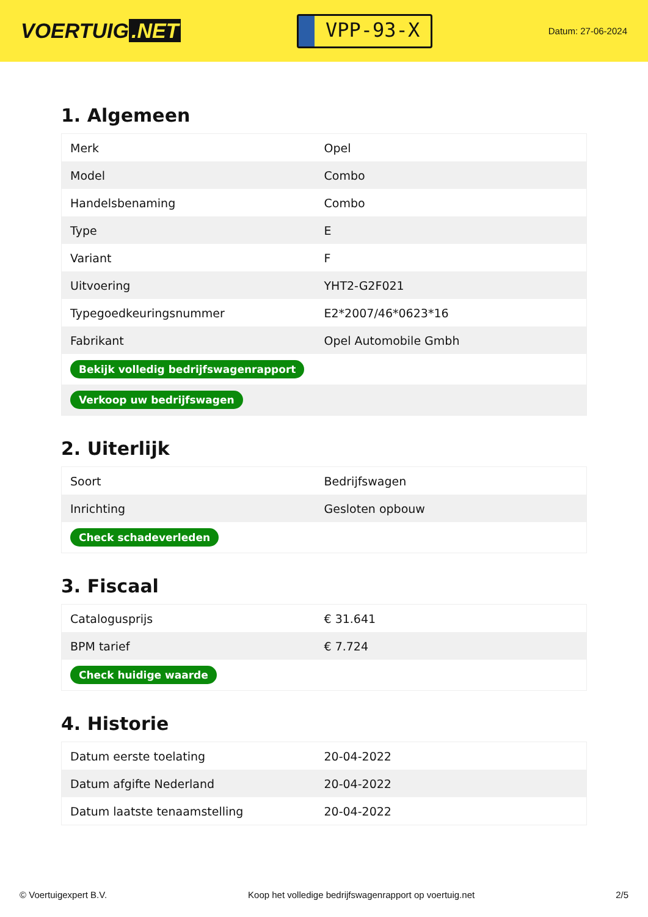VOERTUIG.NET
VPP-93-X
Datum: 27-06-2024
1. Algemeen
| Merk | Opel |
| Model | Combo |
| Handelsbenaming | Combo |
| Type | E |
| Variant | F |
| Uitvoering | YHT2-G2F021 |
| Typegoedkeuringsnummer | E2*2007/46*0623*16 |
| Fabrikant | Opel Automobile Gmbh |
| Bekijk volledig bedrijfswagenrapport | |
| Verkoop uw bedrijfswagen | |
2. Uiterlijk
| Soort | Bedrijfswagen |
| Inrichting | Gesloten opbouw |
| Check schadeverleden | |
3. Fiscaal
| Catalogusprijs | € 31.641 |
| BPM tarief | € 7.724 |
| Check huidige waarde | |
4. Historie
| Datum eerste toelating | 20-04-2022 |
| Datum afgifte Nederland | 20-04-2022 |
| Datum laatste tenaamstelling | 20-04-2022 |
© Voertuigexpert B.V. Koop het volledige bedrijfswagenrapport op voertuig.net 2/5